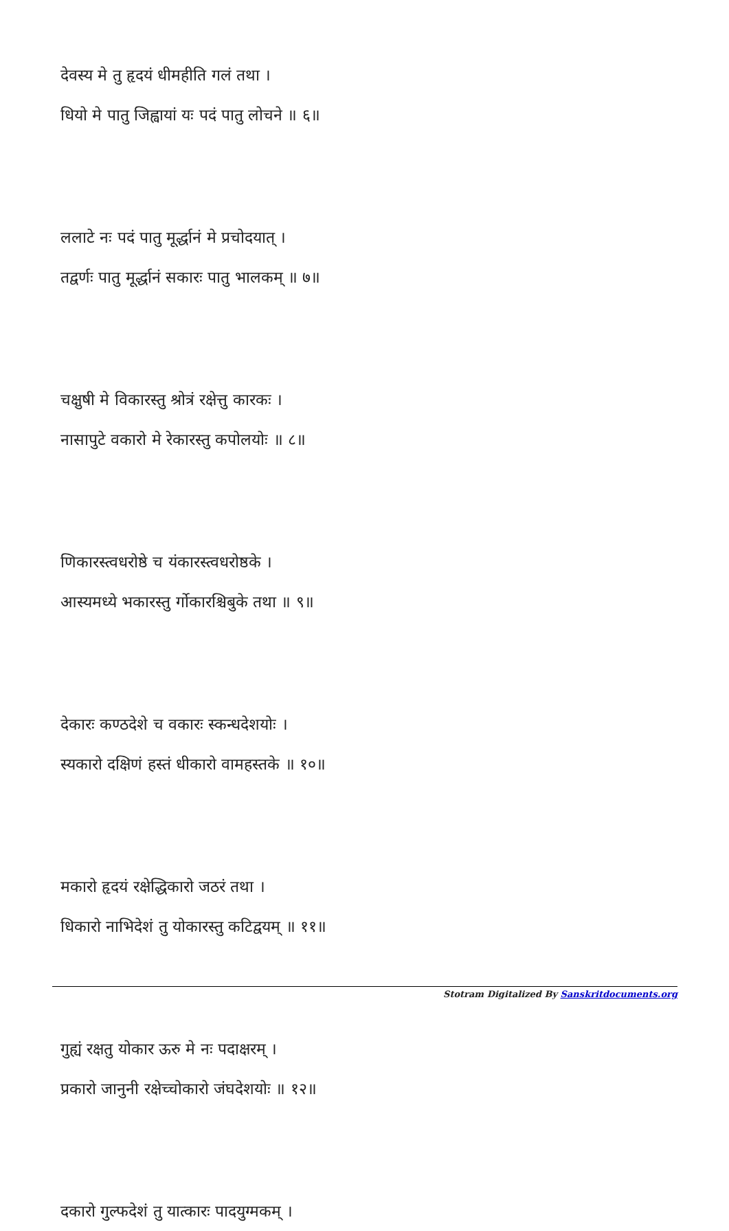देवस्य मे तु हृदयं धीमहीति गलं तथा ।
धियो मे पातु जिह्वायां यः पदं पातु लोचने ॥ ६॥
ललाटे नः पदं पातु मूर्द्धानं मे प्रचोदयात् ।
तद्वर्णः पातु मूर्द्धानं सकारः पातु भालकम् ॥ ७॥
चक्षुषी मे विकारस्तु श्रोत्रं रक्षेत्तु कारकः ।
नासापुटे वकारो मे रेकारस्तु कपोलयोः ॥ ८॥
णिकारस्त्वधरोष्ठे च यंकारस्त्वधरोष्ठके ।
आस्यमध्ये भकारस्तु र्गोकारश्चिबुके तथा ॥ ९॥
देकारः कण्ठदेशे च वकारः स्कन्धदेशयोः ।
स्यकारो दक्षिणं हस्तं धीकारो वामहस्तके ॥ १०॥
मकारो हृदयं रक्षेद्धिकारो जठरं तथा ।
धिकारो नाभिदेशं तु योकारस्तु कटिद्वयम् ॥ ११॥
गुह्यं रक्षतु योकार ऊरु मे नः पदाक्षरम् ।
प्रकारो जानुनी रक्षेच्चोकारो जंघदेशयोः ॥ १२॥
दकारो गुल्फदेशं तु यात्कारः पादयुग्मकम् ।
Stotram Digitalized By Sanskritdocuments.org